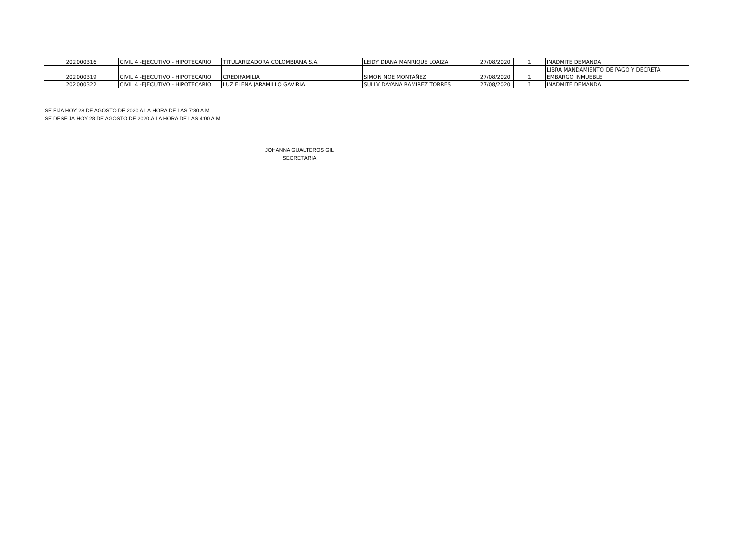| 202000316 | CIVIL 4 -EJECUTIVO - HIPOTECARIO | TITULARIZADORA COLOMBIANA S.A. | LEIDY DIANA MANRIQUE LOAIZA | 27/08/2020 | 1 | INADMITE DEMANDA |
| 202000319 | CIVIL 4 -EJECUTIVO - HIPOTECARIO | CREDIFAMILIA | SIMON NOE MONTAÑEZ | 27/08/2020 | 1 | LIBRA MANDAMIENTO DE PAGO Y DECRETA EMBARGO INMUEBLE |
| 202000322 | CIVIL 4 -EJECUTIVO - HIPOTECARIO | LUZ ELENA JARAMILLO GAVIRIA | SULLY DAYANA RAMIREZ TORRES | 27/08/2020 | 1 | INADMITE DEMANDA |
SE FIJA HOY 28 DE AGOSTO DE 2020 A LA HORA DE LAS 7:30 A.M.
SE DESFIJA HOY 28 DE AGOSTO DE 2020 A LA HORA DE LAS 4:00 A.M.
JOHANNA GUALTEROS GIL
SECRETARIA